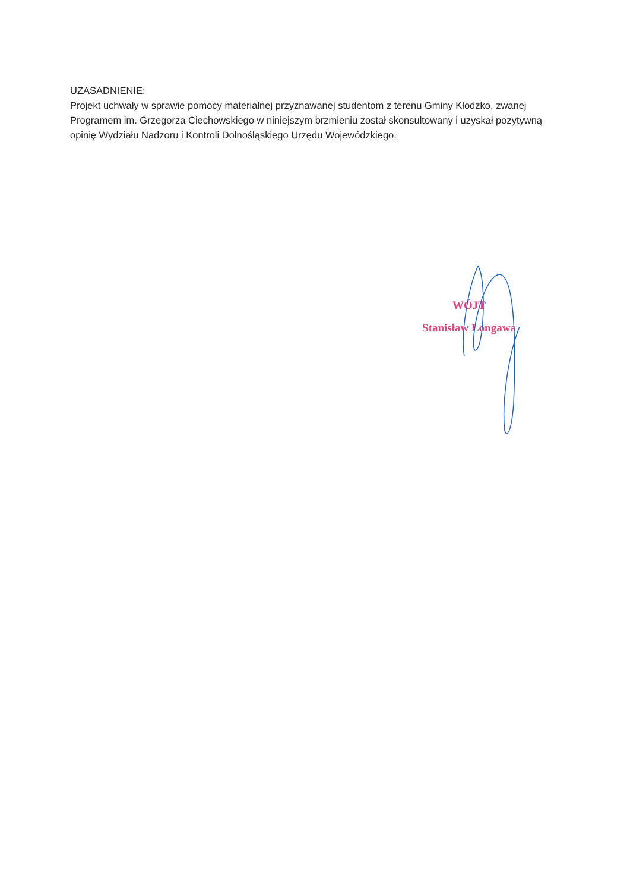UZASADNIENIE:
Projekt uchwały w sprawie pomocy materialnej przyznawanej studentom z terenu Gminy Kłodzko, zwanej Programem im. Grzegorza Ciechowskiego w niniejszym brzmieniu został skonsultowany i uzyskał pozytywną opinię Wydziału Nadzoru i Kontroli Dolnośląskiego Urzędu Wojewódzkiego.
WÓJT
Stanisław Longawa